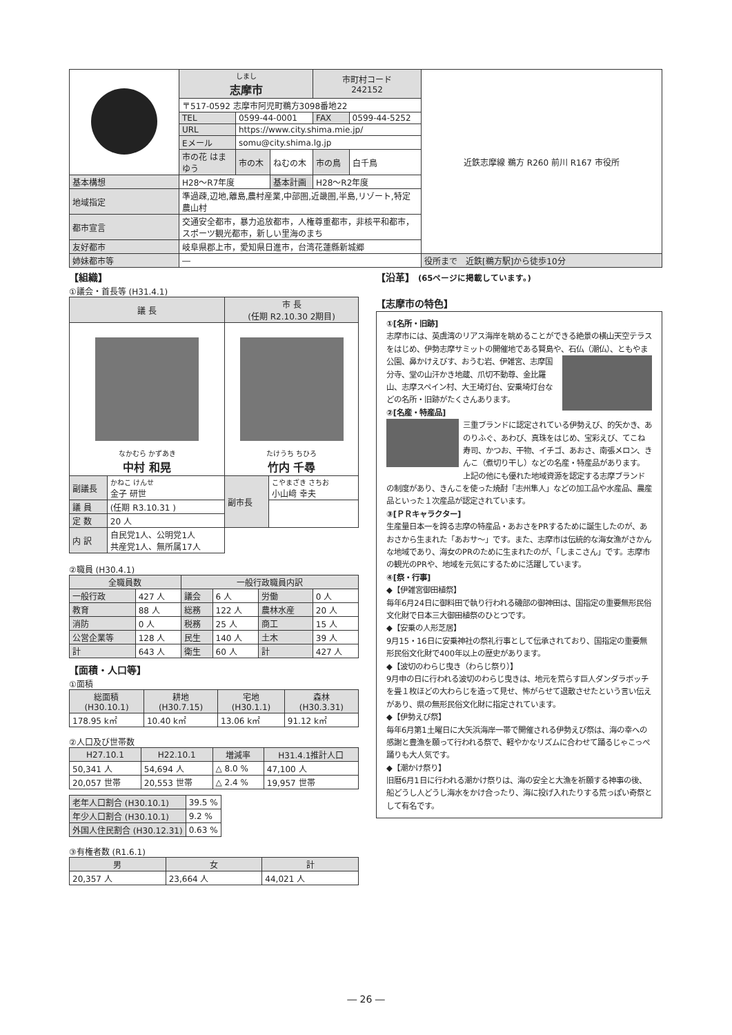| | しまし 志摩市 | | | 市町村コード 242152 | | 近鉄志摩線 鵜方 R260 前川 R167 市役所 |
| | 〒517-0592 志摩市阿児町鵜方3098番地22 | | | | | |
| | TEL | 0599-44-0001 | | FAX | 0599-44-5252 | |
| | URL | https://www.city.shima.mie.jp/ | | | | |
| | Eメール | somu@city.shima.lg.jp | | | | |
| | 市の花 はまゆう | 市の木 | ねむの木 | 市の鳥 | 白千鳥 | |
| 基本構想 | H28～R7年度 | | 基本計画 | H28～R2年度 | | |
| 地域指定 | 準過疎,辺地,離島,農村産業,中部圏,近畿圏,半島,リゾート,特定農山村 | | | | | |
| 都市宣言 | 交通安全都市，暴力追放都市，人権尊重都市，非核平和都市，スポーツ観光都市，新しい里海のまち | | | | | |
| 友好都市 | 岐阜県郡上市，愛知県日進市，台湾花蓮縣新城郷 | | | | | |
| 姉妹都市等 | ― | | | | | 役所まで 近鉄[鵜方駅]から徒歩10分 |
【組織】
①議会・首長等 (H31.4.1)
| 議 長 | | 市 長 (任期 R2.10.30 2期目) | |
| --- | --- | --- | --- |
| なかむら かずあき 中村 和晃 | | たけうち ちひろ 竹内 千尋 | |
| 副議長 | かねこ けんせ 金子 研世 | 副市長 | こやまざき さちお 小山﨑 幸夫 |
| 議 員 | (任期 R3.10.31 ) | | |
| 定 数 | 20 人 | | |
| 内 訳 | 自民党1人、公明党1人 共産党1人、無所属17人 | | |
②職員 (H30.4.1)
| 全職員数 | | 一般行政職員内訳 | | | |
| --- | --- | --- | --- | --- | --- |
| 一般行政 | 427 人 | 議会 | 6 人 | 労働 | 0 人 |
| 教育 | 88 人 | 総務 | 122 人 | 農林水産 | 20 人 |
| 消防 | 0 人 | 税務 | 25 人 | 商工 | 15 人 |
| 公営企業等 | 128 人 | 民生 | 140 人 | 土木 | 39 人 |
| 計 | 643 人 | 衛生 | 60 人 | 計 | 427 人 |
【面積・人口等】
①面積
| 総面積 (H30.10.1) | 耕地 (H30.7.15) | 宅地 (H30.1.1) | 森林 (H30.3.31) |
| --- | --- | --- | --- |
| 178.95 k㎡ | 10.40 k㎡ | 13.06 k㎡ | 91.12 k㎡ |
②人口及び世帯数
| H27.10.1 | H22.10.1 | 増減率 | H31.4.1推計人口 |
| --- | --- | --- | --- |
| 50,341 人 | 54,694 人 | △ 8.0 % | 47,100 人 |
| 20,057 世帯 | 20,553 世帯 | △ 2.4 % | 19,957 世帯 |
| 老年人口割合 (H30.10.1) | 39.5 % |
| 年少人口割合 (H30.10.1) | 9.2 % |
| 外国人住民割合 (H30.12.31) | 0.63 % |
③有権者数 (R1.6.1)
| 男 | 女 | 計 |
| --- | --- | --- |
| 20,357 人 | 23,664 人 | 44,021 人 |
【沿革】 (65ページに掲載しています。)
【志摩市の特色】
①[名所・旧跡]
志摩市には、英虞湾のリアス海岸を眺めることができる絶景の横山天空テラスをはじめ、伊勢志摩サミットの開催地である賢島や、
石仏（潮仏）、ともやま公園、鼻かけえびす、おうむ岩、伊雑宮、志摩国分寺、堂の山汗かき地蔵、爪切不動尊、金比羅山、志摩スペイン村、大王埼灯台、安乗埼灯台などの名所・旧跡がたくさんあります。
②[名産・特産品]
三重ブランドに認定されている伊勢えび、的矢かき、あのりふぐ、あわび、真珠をはじめ、宝彩えび、てこね寿司、かつお、干物、イチゴ、あおさ、南張メロン、きんこ（煮切り干し）などの名産・特産品があります。
上記の他にも優れた地域資源を認定する志摩ブランドの制度があり、きんこを使った焼酎「志州隼人」などの加工品や水産品、農産品といった１次産品が認定されています。
③[ＰＲキャラクター]
生産量日本一を誇る志摩の特産品・あおさをPRするために誕生したのが、あおさから生まれた「あおサ～」です。また、志摩市は伝統的な海女漁がさかんな地域であり、海女のPRのために生まれたのが、「しまこさん」です。志摩市の観光のPRや、地域を元気にするために活躍しています。
④[祭・行事]
◆【伊雑宮御田植祭】
毎年6月24日に御料田で執り行われる磯部の御神田は、国指定の重要無形民俗文化財で日本三大御田植祭のひとつです。
◆【安乗の人形芝居】
9月15・16日に安乗神社の祭礼行事として伝承されており、国指定の重要無形民俗文化財で400年以上の歴史があります。
◆【波切のわらじ曳き（わらじ祭り）】
9月申の日に行われる波切のわらじ曳きは、地元を荒らす巨人ダンダラボッチを畳１枚ほどの大わらじを造って見せ、怖がらせて退散させたという言い伝えがあり、県の無形民俗文化財に指定されています。
◆【伊勢えび祭】
毎年6月第1土曜日に大矢浜海岸一帯で開催される伊勢えび祭は、海の幸への感謝と豊漁を願って行われる祭で、軽やかなリズムに合わせて踊るじゃこっぺ踊りも大人気です。
◆【潮かけ祭り】
旧暦6月1日に行われる潮かけ祭りは、海の安全と大漁を祈願する神事の後、船どうし人どうし海水をかけ合ったり、海に投げ入れたりする荒っぽい奇祭として有名です。
― 26 ―